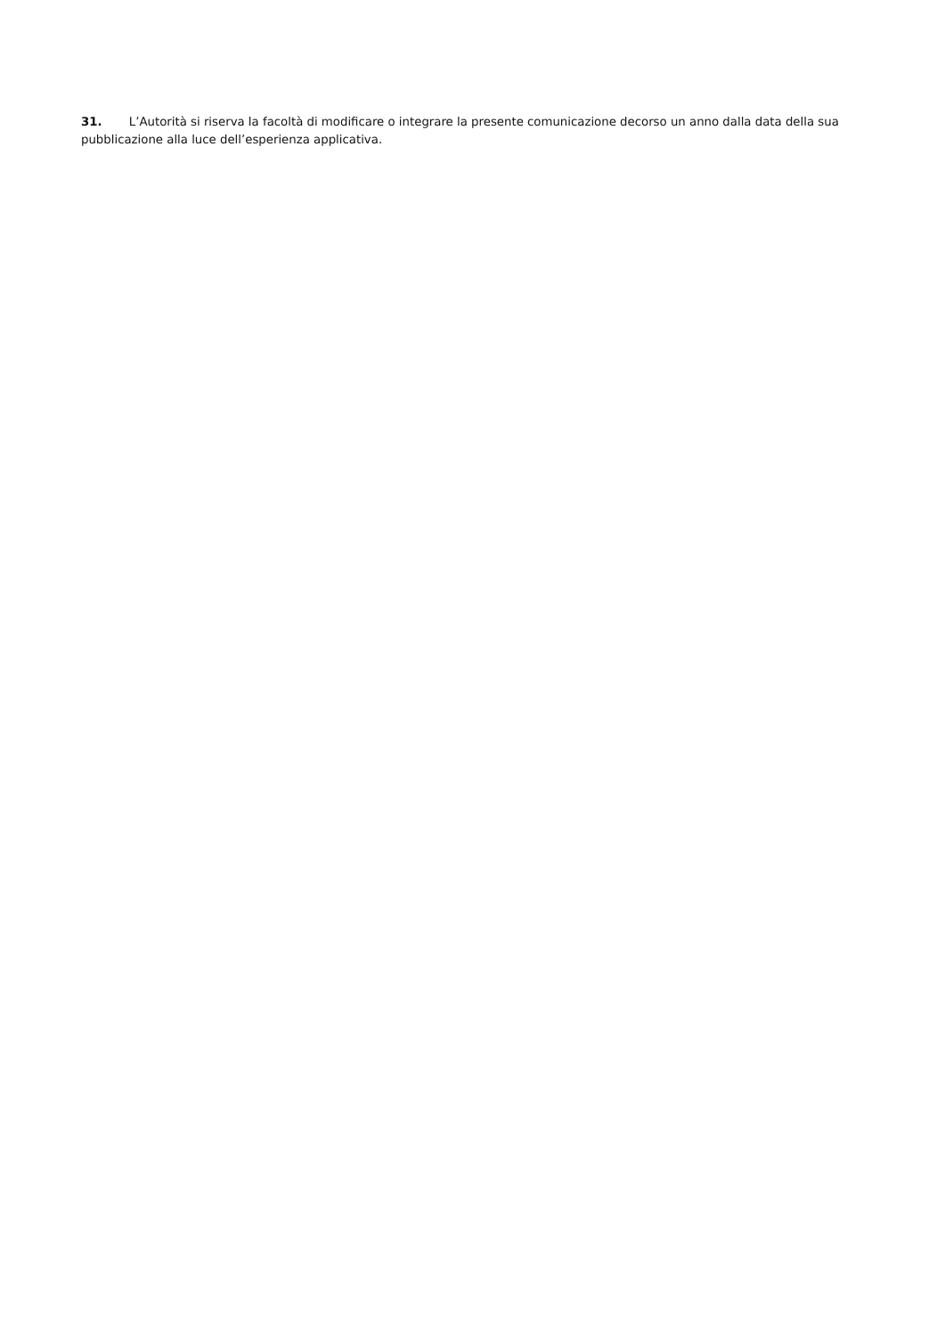31. L’Autorità si riserva la facoltà di modificare o integrare la presente comunicazione decorso un anno dalla data della sua pubblicazione alla luce dell’esperienza applicativa.